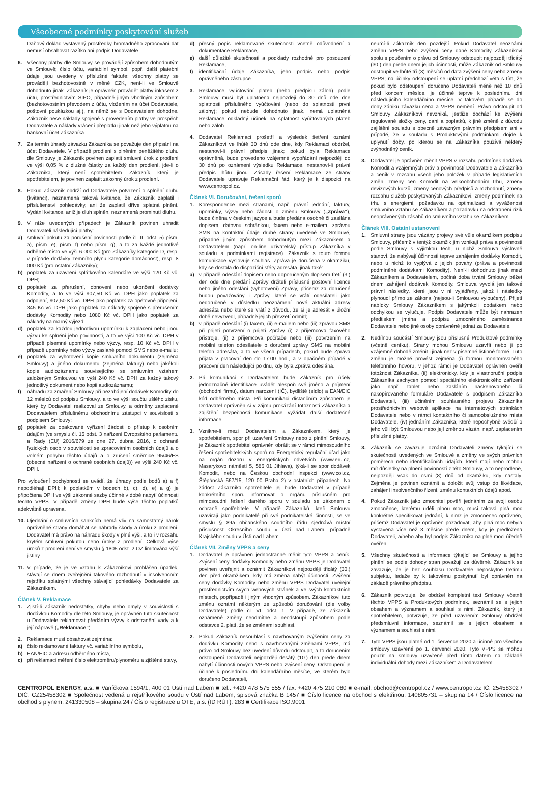Všeobecné podmínky poskytování služeb
Daňový doklad vystavený prostředky hromadného zpracování dat nemusí obsahovat razítko ani podpis Dodavatele.
6. Všechny platby dle Smlouvy se provádějí způsobem dohodnutým ve Smlouvě; číslo účtu, variabilní symbol, popř. další platební údaje jsou uvedeny v příslušné faktuře; všechny platby se provádějí bezhotovostně v měně CZK, není-li ve Smlouvě dohodnuto jinak. Zákazník je oprávněn provádět platby inkasem z účtu, prostřednictvím SIPO, případně jiným vhodným způsobem (bezhotovostním převodem z účtu, vložením na účet Dodavatele, poštovní poukázkou aj.), na němž se s Dodavatelem dohodne. Zákazník nese náklady spojené s provedením platby ve prospěch Dodavatele a náklady vrácení přeplatku jinak než jeho výplatou na bankovní účet Zákazníka.
7. Za termín úhrady závazku Zákazníka se považuje den připsání na účet Dodavatele. V případě prodlení s plněním peněžitého dluhu dle Smlouvy je Zákazník povinen zaplatit smluvní úrok z prodlení ve výši 0,05 % z dlužné částky za každý den prodlení, jde-li o Zákazníka, který není spotřebitelem. Zákazník, který je spotřebitelem, je povinen zaplatit zákonný úrok z prodlení.
8. Pokud Zákazník obdrží od Dodavatele potvrzení o splnění dluhu (kvitanci), neznamená taková kvitance, že Zákazník zaplatil i příslušenství pohledávky, ani že zaplatil dříve splatná plnění. Vydání kvitance, aniž je dluh splněn, neznamená prominutí dluhu.
9. V níže uvedených případech je Zákazník povinen uhradit Dodavateli následující platby:
a) smluvní pokutu za porušení povinnosti podle čl. II. odst. 5) písm. a), písm. e), písm. f) nebo písm. g), a to za každé jednotlivé odběrné místo ve výši 6 000 Kč (pro Zákazníky kategorie D, resp. v případě dodávky zemního plynu kategorie domácnost), resp. 8 000 Kč (pro ostatní Zákazníky);
b) poplatek za uzavření splátkového kalendáře ve výši 120 Kč vč. DPH;
c) poplatek za přerušení, obnovení nebo ukončení dodávky Komodity, a to ve výši 907,50 Kč vč. DPH jako poplatek za odpojení, 907,50 Kč vč. DPH jako poplatek za opětovné připojení, 345 Kč vč. DPH jako poplatek za náklady spojené s přerušením dodávky Komodity nebo 1080 Kč vč. DPH jako poplatek za náklady na marný výjezd;
d) poplatek za každou jednotlivou upomínku k zaplacení nebo jinou výzvu ke splnění jeho povinnosti, a to ve výši 100 Kč vč. DPH v případě písemné upomínky nebo výzvy, resp. 10 Kč vč. DPH v případě upomínky nebo výzvy zaslané pomocí SMS nebo e-mailu;
e) poplatek za vyhotovení kopie smluvního dokumentu (zejména Smlouvy) a jiného dokumentu (zejména faktury) nebo jakékoli kopie audiozáznamu souvisejícího se smluvním vztahem založeným Smlouvou ve výši 240 Kč vč. DPH za každý takový jednotlivý dokument nebo kopii audiozáznamu;
f) náhradu za zmaření Smlouvy při nezahájení dodávek Komodity do 12 měsíců od podpisu Smlouvy, a to ve výši součtu ušlého zisku, který by Dodavatel realizoval ze Smlouvy, a odměny zaplacené Dodavatelem příslušnému obchodnímu zástupci v souvislosti s podpisem Smlouvy;
g) poplatek za opakované vyřízení žádosti o přístup k osobním údajům (ve smyslu čl. 15 odst. 3 nařízení Evropského parlamentu a Rady (EU) 2016/679 ze dne 27. dubna 2016, o ochraně fyzických osob v souvislosti se zpracováním osobních údajů a o volném pohybu těchto údajů a o zrušení směrnice 95/46/ES (obecné nařízení o ochraně osobních údajů)) ve výši 240 Kč vč. DPH.
Pro vyloučení pochybností se uvádí, že úhrady podle bodů a) a f) nepodléhají DPH; k poplatkům v bodech b), c), d), e) a g) je připočtena DPH ve výši zákonné sazby účinné v době nabytí účinnosti těchto VPPS. V případě změny DPH bude výše těchto poplatků adekvátně upravena.
10. Ujednání o smluvních sankcích nemá vliv na samostatný nárok oprávněné strany domáhat se náhrady škody a úroku z prodlení. Dodavatel má právo na náhradu škody v plné výši, a to i v rozsahu krytém smluvní pokutou nebo úroky z prodlení. Celková výše úroků z prodlení není ve smyslu § 1805 odst. 2 OZ limitována výší jistiny.
11. V případě, že je ve vztahu k Zákazníkovi prohlášen úpadek, stávají se dnem zveřejnění takového rozhodnutí v insolvenčním rejstříku splatnými všechny stávající pohledávky Dodavatele za Zákazníkem.
Článek V. Reklamace
1. Zjistí-li Zákazník nedostatky, chyby nebo omyly v souvislosti s dodávkou Komodity dle této Smlouvy, je oprávněn tuto skutečnost u Dodavatele reklamovat předáním výzvy k odstranění vady a k její nápravě („Reklamace“).
2. Reklamace musí obsahovat zejména:
a) číslo reklamované faktury vč. variabilního symbolu,
b) EAN/EIC a adresu odběrného místa,
c) při reklamaci měření číslo elektroměru/plynoměru a zjištěné stavy,
d) přesný popis reklamované skutečnosti včetně odůvodnění a dokumentace Reklamace,
e) další důležité skutečnosti a podklady rozhodné pro posouzení Reklamace,
f) identifikační údaje Zákazníka, jeho podpis nebo podpis oprávněného zástupce.
3. Reklamace vyúčtování plateb (nebo předpisu záloh) podle Smlouvy musí být uplatněna nejpozději do 30 dnů ode dne splatnosti příslušného vyúčtování (nebo do splatnosti první zálohy); pokud nebude dohodnuto jinak, nemá uplatněná Reklamace odkladný účinek na splatnost vyúčtovaných plateb nebo záloh.
4. Dodavatel Reklamaci prošetří a výsledek šetření oznámí Zákazníkovi ve lhůtě 30 dnů ode dne, kdy Reklamaci obdržel, nestanoví-li právní předpis jinak; pokud byla Reklamace oprávněná, bude provedeno vzájemné vypořádání nejpozději do 30 dnů po oznámení výsledku Reklamace, nestanoví-li právní předpis lhůtu jinou. Zásady řešení Reklamace ze strany Dodavatele upravuje Reklamační řád, který je k dispozici na www.centropol.cz.
Článek VI. Doručování, řešení sporů
1. Korespondence mezi stranami, např. právní jednání, faktury, upomínky, výzvy nebo žádosti o změnu Smlouvy („Zpráva“), bude činěna v českém jazyce a bude předána osobně či zasílána dopisem, datovou schránkou, faxem nebo e-mailem, zprávou SMS na kontaktní údaje druhé strany uvedené ve Smlouvě, případně jiným způsobem dohodnutým mezi Zákazníkem a Dodavatelem (např. on-line uživatelský přístup Zákazníka v souladu s podmínkami registrace). Zákazník s touto formou komunikace vyslovuje souhlas. Zpráva je doručena v okamžiku, kdy se dostala do dispoziční sféry adresáta, jinak také:
a) v případě odeslání dopisem nebo doporučeným dopisem třetí (3.) den ode dne předání Zprávy držiteli příslušné poštovní licence nebo jiného odeslání (vyhotovení) Zprávy, přičemž za doručené budou považovány i Zprávy, které se vrátí odesílateli jako nedoručené v důsledku neoznámení nové aktuální adresy adresáta nebo které se vrátí z důvodu, že si je adresát v úložní době nevyzvedl, případně jejich převzetí odmítl;
b) v případě odeslání (i) faxem, (ii) e-mailem nebo (iii) zprávou SMS při přijetí potvrzení o přijetí Zprávy (i) z příjemcova faxového přístroje, (ii) z příjemcova počítače nebo (iii) potvrzením na mobilní telefon odesílatele o doručení zprávy SMS na mobilní telefon adresáta, a to ve všech případech, pokud bude Zpráva přijata v pracovní den do 17.00 hod., a v opačném případě v pracovní den následující po dnu, kdy byla Zpráva odeslána.
2. Při komunikaci s Dodavatelem bude Zákazník pro účely jednoznačné identifikace uvádět alespoň své jméno a příjmení (obchodní firmu), datum narození (IČ), bydliště (sídlo) a EAN/EIC kód odběrného místa. Při komunikaci distančním způsobem je Dodavatel oprávněn si v zájmu prokázání totožnosti Zákazníka a zajištění bezpečnosti komunikace vyžádat další dodatečné informace.
3. Vznikne-li mezi Dodavatelem a Zákazníkem, který je spotřebitelem, spor při uzavření Smlouvy nebo z plnění Smlouvy, je Zákazník spotřebitel oprávněn obrátit se v rámci mimosoudního řešení spotřebitelských sporů na Energetický regulační úřad jako na orgán dozoru v energetických odvětvích (www.eru.cz, Masarykovo náměstí 5, 586 01 Jihlava), týká-li se spor dodávek Komodit, nebo na Českou obchodní inspekci (www.coi.cz, Štěpánská 567/15, 120 00 Praha 2) v ostatních případech. Na žádost Zákazníka spotřebitele jej bude Dodavatel v případě konkrétního sporu informovat o orgánu příslušném pro mimosoudní řešení daného sporu v souladu se zákonem o ochraně spotřebitele. V případě Zákazníků, kteří Smlouvu uzavírají jako podnikatelé při své podnikatelské činnosti, se ve smyslu § 89a občanského soudního řádu sjednává místní příslušnost Okresního soudu v Ústí nad Labem, případně Krajského soudu v Ústí nad Labem.
Článek VII. Změny VPPS a ceny
1. Dodavatel je oprávněn jednostranně měnit tyto VPPS a ceník. Zvýšení ceny dodávky Komodity nebo změnu VPPS je Dodavatel povinen uveřejnit a oznámit Zákazníkovi nejpozději třicátý (30.) den před okamžikem, kdy má změna nabýt účinnosti. Zvýšení ceny dodávky Komodity nebo změnu VPPS Dodavatel uveřejní prostřednictvím svých webových stránek a ve svých kontaktních místech, popřípadě i jiným vhodným způsobem. Zákazníkovi tuto změnu oznámí některým ze způsobů doručování (dle volby Dodavatele) podle čl. VI. odst. 1. V případě, že Zákazník oznámené změny neodmítne a neodstoupí způsobem podle odstavce 2, platí, že se změnami souhlasí.
2. Pokud Zákazník nesouhlasí s navrhovaným zvýšením ceny za dodávku Komodity nebo s navrhovanými změnami VPPS, má právo od Smlouvy bez uvedení důvodu odstoupit, a to doručením odstoupení Dodavateli nejpozději desátý (10.) den přede dnem nabytí účinnosti nových VPPS nebo zvýšení ceny. Odstoupení je účinné k poslednímu dni kalendářního měsíce, ve kterém bylo doručeno Dodavateli,
neurčí-li Zákazník den pozdější. Pokud Dodavatel neoznámí změnu VPPS nebo zvýšení ceny dané Komodity Zákazníkovi spolu s poučením o právu od Smlouvy odstoupit nejpozději třicátý (30.) den přede dnem jejich účinnosti, může Zákazník od Smlouvy odstoupit ve lhůtě tří (3) měsíců od data zvýšení ceny nebo změny VPPS; na účinky odstoupení se uplatní předchozí věta s tím, že pokud bylo odstoupení doručeno Dodavateli méně než 10 dnů před koncem měsíce, je účinné teprve k poslednímu dni následujícího kalendářního měsíce. V takovém případě se do doby zániku závazku cena a VPPS nemění. Právo odstoupit od Smlouvy Zákazníkovi nevzniká, jestliže dochází ke zvýšení regulované složky ceny, daní a poplatků, k jiné změně z důvodu zajištění souladu s obecně závazným právním předpisem ani v případě, že v souladu s Produktovými podmínkami dojde k uplynutí doby, po kterou se na Zákazníka používá některý zvýhodněný ceník.
3. Dodavatel je oprávněn měnit VPPS v rozsahu podmínek dodávek Komodit a vzájemných práv a povinností Dodavatele a Zákazníka a ceník v rozsahu všech jeho položek v případě legislativních změn, změny cen Komodit na velkoobchodním trhu, změny devizových kurzů, změny cenových předpisů a rozhodnutí, změny rozsahu služeb poskytovaných Zákazníkovi, změny podmínek na trhu s energiemi, požadavku na optimalizaci a vyváženost smluvního vztahu se Zákazníkem a požadavku na odstranění rizik neoprávněných zásahů do smluvního vztahu se Zákazníkem.
Článek VIII. Ostatní ustanovení
1. Smluvní strany jsou vázány projevy své vůle okamžikem podpisu Smlouvy, přičemž v tentýž okamžik jim vznikají práva a povinnosti podle Smlouvy s výjimkou těch, u nichž Smlouva výslovně stanoví, že nabývají účinnosti teprve zahájením dodávky Komodit, nebo u nichž to vyplývá z jejich povahy (práva a povinnosti podmíněné dodávkami Komodity). Není-li dohodnuto jinak mezi Zákazníkem a Dodavatelem, počíná doba trvání Smlouvy běžet dnem zahájení dodávek Komodity. Smlouva vyvolá jen takové právní následky, které jsou v ní vyjádřeny, jakož i následky plynoucí přímo ze zákona (nejsou-li Smlouvou vyloučeny). Přijetí nabídky Smlouvy Zákazníkem s jakýmkoli dodatkem nebo odchylkou se vylučuje. Podpis Dodavatele může být nahrazen předtiskem jména a podpisu zmocněného zaměstnance Dodavatele nebo jiné osoby oprávněné jednat za Dodavatele.
2. Nedílnou součástí Smlouvy jsou příslušné Produktové podmínky (včetně ceníku). Strany mohou Smlouvu uzavřít nebo ji po vzájemné dohodě změnit i jinak než v písemné listinné formě. Tuto změnu je možné provést zejména (i) formou monitorovaného telefonního hovoru, v jehož rámci je Dodavatel oprávněn ověřit totožnost Zákazníka, (ii) elektronicky, kdy je vlastnoruční podpis Zákazníka zachycen pomocí speciálního elektronického zařízení jako např. tablet nebo zasláním naskenovaného či nakopírovaného formuláře Dodavatele s podpisem Zákazníka Dodavateli, (iii) učiněním souhlasného projevu Zákazníka prostřednictvím webové aplikace na internetových stránkách Dodavatele nebo v rámci kontaktního či samoobslužného místa Dodavatele, (iv) jednáním Zákazníka, které nepochybně svědčí o jeho vůli být Smlouvou nebo její změnou vázán, např. zaplacením příslušné platby.
3. Zákazník se zavazuje oznámit Dodavateli změny týkající se skutečností uvedených ve Smlouvě a změny ve svých právních poměrech nebo identifikačních údajích, které mají nebo mohou mít důsledky na plnění povinností z této Smlouvy, a to neprodleně, nejpozději však do osmi (8) dnů od okamžiku, kdy nastaly. Zejména je povinen oznámit a doložit svůj vstup do likvidace, zahájení insolvenčního řízení, změnu kontaktních údajů apod.
4. Pokud Zákazník jako zmocnitel pověří jednáním za svoji osobu zmocněnce, kterému udělí plnou moc, musí taková plná moc konkrétně specifikovat jednání, k nimž je zmocněnec oprávněn, přičemž Dodavatel je oprávněn požadovat, aby plná moc nebyla vystavena více než 3 měsíce přede dnem, kdy je předložena Dodavateli, a/nebo aby byl podpis Zákazníka na plné moci úředně ověřen.
5. Všechny skutečnosti a informace týkající se Smlouvy a jejího plnění se podle dohody stran považují za důvěrné. Zákazník se zavazuje, že je bez souhlasu Dodavatele neposkytne třetímu subjektu, ledaže by k takovému poskytnutí byl oprávněn na základě právního předpisu.
6. Zákazník potvrzuje, že obdržel kompletní text Smlouvy včetně těchto VPPS a Produktových podmínek, seznámil se s jejich obsahem a významem a souhlasí s nimi. Zákazník, který je spotřebitelem, potvrzuje, že před uzavřením Smlouvy obdržel předsmluvní informace, seznámil se s jejich obsahem a významem a souhlasí s nimi.
7. Tyto VPPS jsou platné od 1. července 2020 a účinné pro všechny smlouvy uzavřené po 1. červenci 2020. Tyto VPPS se mohou použít na smlouvy uzavřené před tímto datem na základě individuální dohody mezi Zákazníkem a Dodavatelem.
CENTROPOL ENERGY, a.s. ■ Vaníčkova 1594/1, 400 01 Ústí nad Labem ■ tel.: +420 478 575 555 / fax: +420 475 210 080 ■ e-mail: obchod@centropol.cz / www.centropol.cz IČ: 25458302 / DIČ: CZ25458302 ■ Společnost vedená u rejstříkového soudu v Ústí nad Labem, spisová značka B 1457 ■ Číslo licence na obchod s elektřinou: 140805731 – skupina 14 / Číslo licence na obchod s plynem: 241330508 – skupina 24 / Číslo registrace u OTE, a.s. (ID RÚT): 283 ■ Certifikace ISO:9001